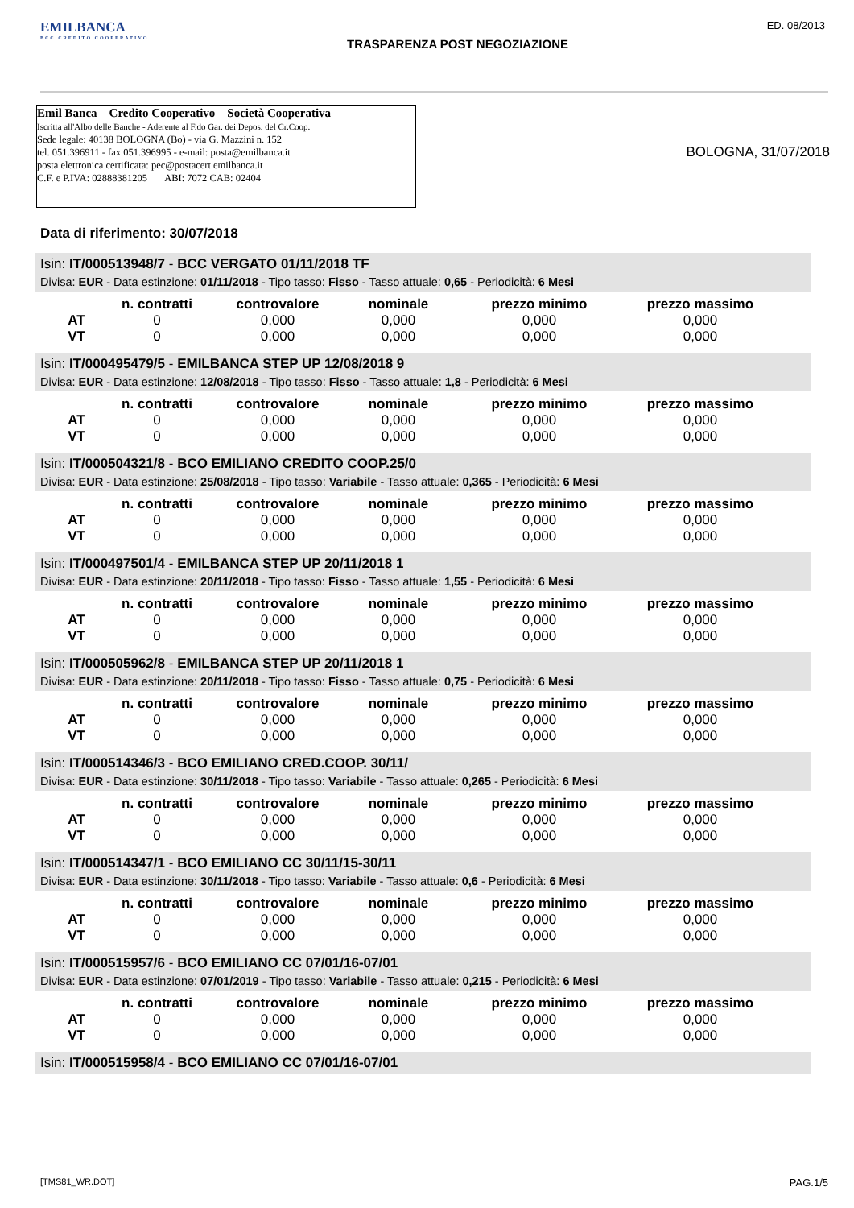EMILBANCA
BCC CREDITO COOPERATIVO
TRASPARENZA POST NEGOZIAZIONE
ED. 08/2013
Emil Banca – Credito Cooperativo – Società Cooperativa
Iscritta all'Albo delle Banche - Aderente al F.do Gar. dei Depos. del Cr.Coop.
Sede legale: 40138 BOLOGNA (Bo) - via G. Mazzini n. 152
tel. 051.396911 - fax 051.396995 - e-mail: posta@emilbanca.it
posta elettronica certificata: pec@postacert.emilbanca.it
C.F. e P.IVA: 02888381205 ABI: 7072 CAB: 02404
BOLOGNA, 31/07/2018
Data di riferimento: 30/07/2018
Isin: IT/000513948/7 - BCC VERGATO 01/11/2018 TF
Divisa: EUR - Data estinzione: 01/11/2018 - Tipo tasso: Fisso - Tasso attuale: 0,65 - Periodicità: 6 Mesi
| | n. contratti | controvalore | nominale | prezzo minimo | prezzo massimo |
| --- | --- | --- | --- | --- | --- |
| AT | 0 | 0,000 | 0,000 | 0,000 | 0,000 |
| VT | 0 | 0,000 | 0,000 | 0,000 | 0,000 |
Isin: IT/000495479/5 - EMILBANCA STEP UP 12/08/2018 9
Divisa: EUR - Data estinzione: 12/08/2018 - Tipo tasso: Fisso - Tasso attuale: 1,8 - Periodicità: 6 Mesi
| | n. contratti | controvalore | nominale | prezzo minimo | prezzo massimo |
| --- | --- | --- | --- | --- | --- |
| AT | 0 | 0,000 | 0,000 | 0,000 | 0,000 |
| VT | 0 | 0,000 | 0,000 | 0,000 | 0,000 |
Isin: IT/000504321/8 - BCO EMILIANO CREDITO COOP.25/0
Divisa: EUR - Data estinzione: 25/08/2018 - Tipo tasso: Variabile - Tasso attuale: 0,365 - Periodicità: 6 Mesi
| | n. contratti | controvalore | nominale | prezzo minimo | prezzo massimo |
| --- | --- | --- | --- | --- | --- |
| AT | 0 | 0,000 | 0,000 | 0,000 | 0,000 |
| VT | 0 | 0,000 | 0,000 | 0,000 | 0,000 |
Isin: IT/000497501/4 - EMILBANCA STEP UP 20/11/2018 1
Divisa: EUR - Data estinzione: 20/11/2018 - Tipo tasso: Fisso - Tasso attuale: 1,55 - Periodicità: 6 Mesi
| | n. contratti | controvalore | nominale | prezzo minimo | prezzo massimo |
| --- | --- | --- | --- | --- | --- |
| AT | 0 | 0,000 | 0,000 | 0,000 | 0,000 |
| VT | 0 | 0,000 | 0,000 | 0,000 | 0,000 |
Isin: IT/000505962/8 - EMILBANCA STEP UP 20/11/2018 1
Divisa: EUR - Data estinzione: 20/11/2018 - Tipo tasso: Fisso - Tasso attuale: 0,75 - Periodicità: 6 Mesi
| | n. contratti | controvalore | nominale | prezzo minimo | prezzo massimo |
| --- | --- | --- | --- | --- | --- |
| AT | 0 | 0,000 | 0,000 | 0,000 | 0,000 |
| VT | 0 | 0,000 | 0,000 | 0,000 | 0,000 |
Isin: IT/000514346/3 - BCO EMILIANO CRED.COOP. 30/11/
Divisa: EUR - Data estinzione: 30/11/2018 - Tipo tasso: Variabile - Tasso attuale: 0,265 - Periodicità: 6 Mesi
| | n. contratti | controvalore | nominale | prezzo minimo | prezzo massimo |
| --- | --- | --- | --- | --- | --- |
| AT | 0 | 0,000 | 0,000 | 0,000 | 0,000 |
| VT | 0 | 0,000 | 0,000 | 0,000 | 0,000 |
Isin: IT/000514347/1 - BCO EMILIANO CC 30/11/15-30/11
Divisa: EUR - Data estinzione: 30/11/2018 - Tipo tasso: Variabile - Tasso attuale: 0,6 - Periodicità: 6 Mesi
| | n. contratti | controvalore | nominale | prezzo minimo | prezzo massimo |
| --- | --- | --- | --- | --- | --- |
| AT | 0 | 0,000 | 0,000 | 0,000 | 0,000 |
| VT | 0 | 0,000 | 0,000 | 0,000 | 0,000 |
Isin: IT/000515957/6 - BCO EMILIANO CC 07/01/16-07/01
Divisa: EUR - Data estinzione: 07/01/2019 - Tipo tasso: Variabile - Tasso attuale: 0,215 - Periodicità: 6 Mesi
| | n. contratti | controvalore | nominale | prezzo minimo | prezzo massimo |
| --- | --- | --- | --- | --- | --- |
| AT | 0 | 0,000 | 0,000 | 0,000 | 0,000 |
| VT | 0 | 0,000 | 0,000 | 0,000 | 0,000 |
Isin: IT/000515958/4 - BCO EMILIANO CC 07/01/16-07/01
[TMS81_WR.DOT] PAG.1/5